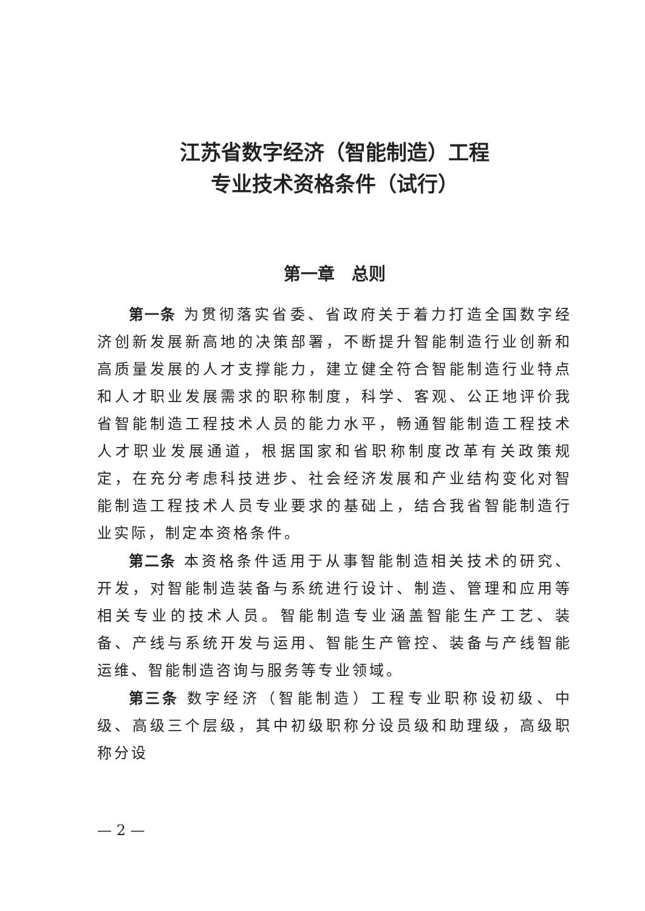江苏省数字经济（智能制造）工程
专业技术资格条件（试行）
第一章　总则
第一条 为贯彻落实省委、省政府关于着力打造全国数字经济创新发展新高地的决策部署，不断提升智能制造行业创新和高质量发展的人才支撑能力，建立健全符合智能制造行业特点和人才职业发展需求的职称制度，科学、客观、公正地评价我省智能制造工程技术人员的能力水平，畅通智能制造工程技术人才职业发展通道，根据国家和省职称制度改革有关政策规定，在充分考虑科技进步、社会经济发展和产业结构变化对智能制造工程技术人员专业要求的基础上，结合我省智能制造行业实际，制定本资格条件。
第二条 本资格条件适用于从事智能制造相关技术的研究、开发，对智能制造装备与系统进行设计、制造、管理和应用等相关专业的技术人员。智能制造专业涵盖智能生产工艺、装备、产线与系统开发与运用、智能生产管控、装备与产线智能运维、智能制造咨询与服务等专业领域。
第三条 数字经济（智能制造）工程专业职称设初级、中级、高级三个层级，其中初级职称分设员级和助理级，高级职称分设
— 2 —